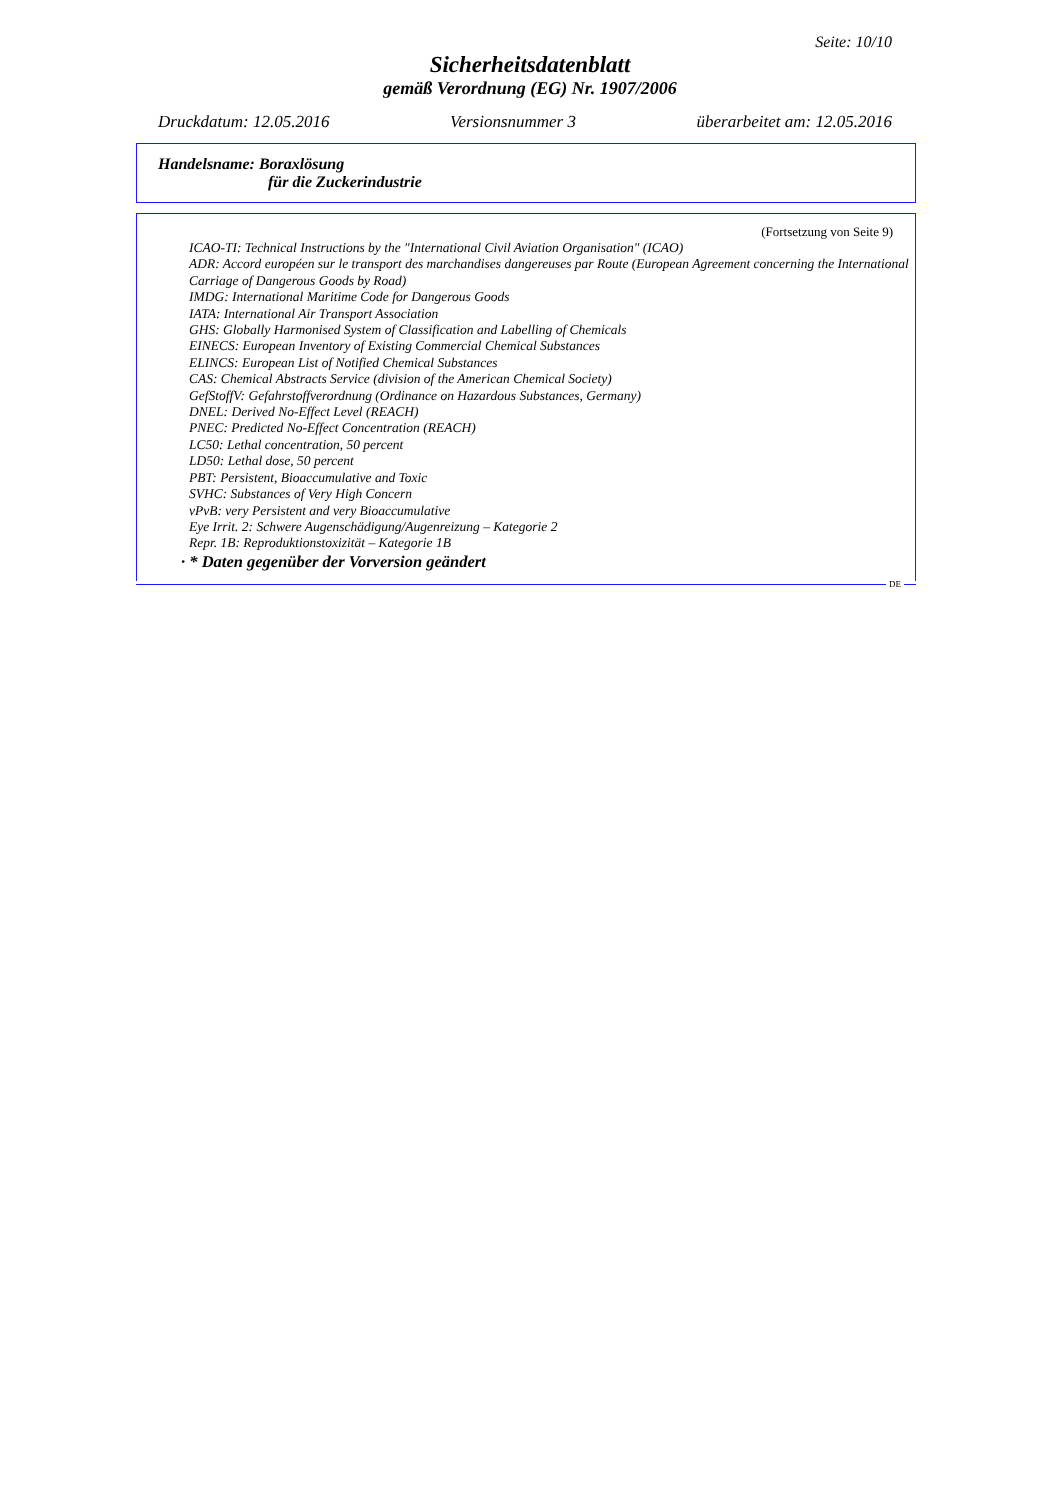Seite: 10/10
Sicherheitsdatenblatt
gemäß Verordnung (EG) Nr. 1907/2006
Druckdatum: 12.05.2016 Versionsnummer 3 überarbeitet am: 12.05.2016
Handelsname: Boraxlösung
für die Zuckerindustrie
(Fortsetzung von Seite 9)
ICAO-TI: Technical Instructions by the "International Civil Aviation Organisation" (ICAO)
ADR: Accord européen sur le transport des marchandises dangereuses par Route (European Agreement concerning the International Carriage of Dangerous Goods by Road)
IMDG: International Maritime Code for Dangerous Goods
IATA: International Air Transport Association
GHS: Globally Harmonised System of Classification and Labelling of Chemicals
EINECS: European Inventory of Existing Commercial Chemical Substances
ELINCS: European List of Notified Chemical Substances
CAS: Chemical Abstracts Service (division of the American Chemical Society)
GefStoffV: Gefahrstoffverordnung (Ordinance on Hazardous Substances, Germany)
DNEL: Derived No-Effect Level (REACH)
PNEC: Predicted No-Effect Concentration (REACH)
LC50: Lethal concentration, 50 percent
LD50: Lethal dose, 50 percent
PBT: Persistent, Bioaccumulative and Toxic
SVHC: Substances of Very High Concern
vPvB: very Persistent and very Bioaccumulative
Eye Irrit. 2: Schwere Augenschädigung/Augenreizung – Kategorie 2
Repr. 1B: Reproduktionstoxizität – Kategorie 1B
· * Daten gegenüber der Vorversion geändert
DE